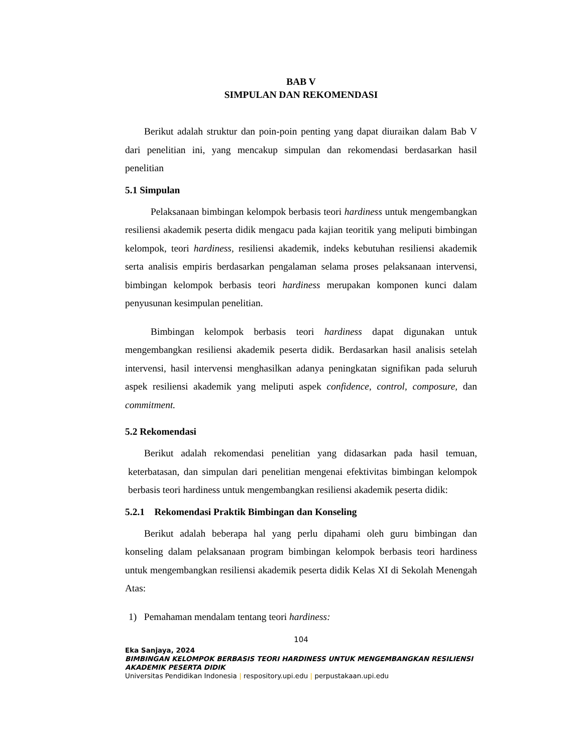BAB V
SIMPULAN DAN REKOMENDASI
Berikut adalah struktur dan poin-poin penting yang dapat diuraikan dalam Bab V dari penelitian ini, yang mencakup simpulan dan rekomendasi berdasarkan hasil penelitian
5.1 Simpulan
Pelaksanaan bimbingan kelompok berbasis teori hardiness untuk mengembangkan resiliensi akademik peserta didik mengacu pada kajian teoritik yang meliputi bimbingan kelompok, teori hardiness, resiliensi akademik, indeks kebutuhan resiliensi akademik serta analisis empiris berdasarkan pengalaman selama proses pelaksanaan intervensi, bimbingan kelompok berbasis teori hardiness merupakan komponen kunci dalam penyusunan kesimpulan penelitian.
Bimbingan kelompok berbasis teori hardiness dapat digunakan untuk mengembangkan resiliensi akademik peserta didik. Berdasarkan hasil analisis setelah intervensi, hasil intervensi menghasilkan adanya peningkatan signifikan pada seluruh aspek resiliensi akademik yang meliputi aspek confidence, control, composure, dan commitment.
5.2 Rekomendasi
Berikut adalah rekomendasi penelitian yang didasarkan pada hasil temuan, keterbatasan, dan simpulan dari penelitian mengenai efektivitas bimbingan kelompok berbasis teori hardiness untuk mengembangkan resiliensi akademik peserta didik:
5.2.1 Rekomendasi Praktik Bimbingan dan Konseling
Berikut adalah beberapa hal yang perlu dipahami oleh guru bimbingan dan konseling dalam pelaksanaan program bimbingan kelompok berbasis teori hardiness untuk mengembangkan resiliensi akademik peserta didik Kelas XI di Sekolah Menengah Atas:
1) Pemahaman mendalam tentang teori hardiness:
104
Eka Sanjaya, 2024
BIMBINGAN KELOMPOK BERBASIS TEORI HARDINESS UNTUK MENGEMBANGKAN RESILIENSI AKADEMIK PESERTA DIDIK
Universitas Pendidikan Indonesia | respository.upi.edu | perpustakaan.upi.edu